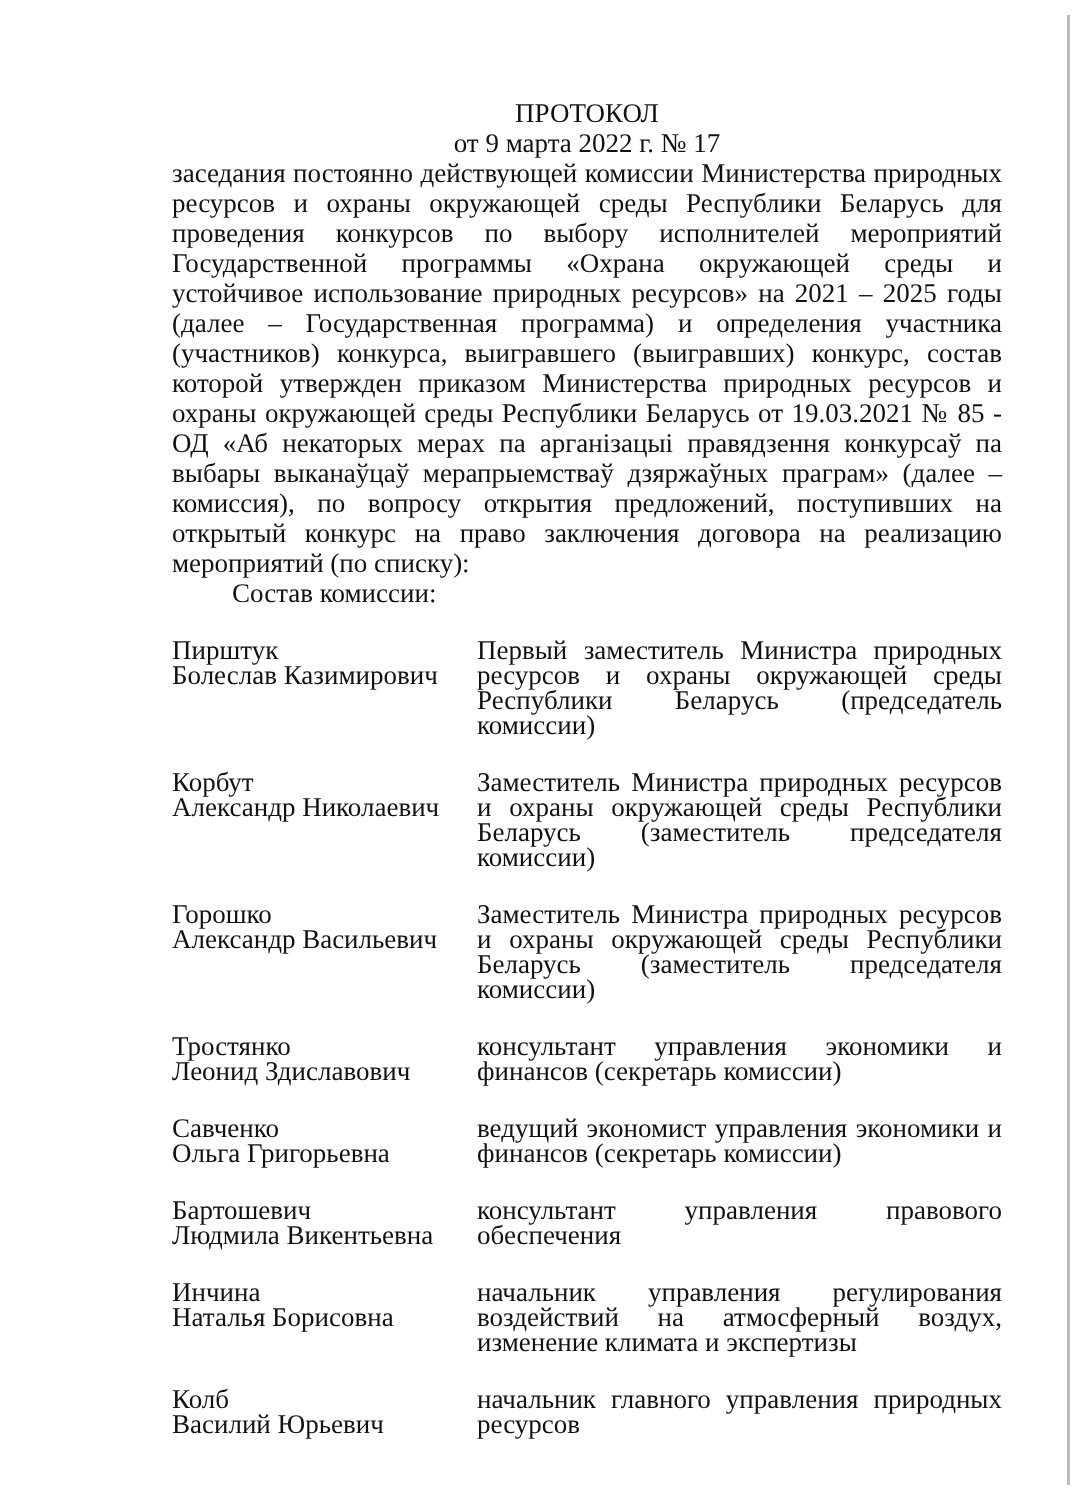ПРОТОКОЛ
от 9 марта 2022 г. № 17
заседания постоянно действующей комиссии Министерства природных ресурсов и охраны окружающей среды Республики Беларусь для проведения конкурсов по выбору исполнителей мероприятий Государственной программы «Охрана окружающей среды и устойчивое использование природных ресурсов» на 2021 – 2025 годы (далее – Государственная программа) и определения участника (участников) конкурса, выигравшего (выигравших) конкурс, состав которой утвержден приказом Министерства природных ресурсов и охраны окружающей среды Республики Беларусь от 19.03.2021 № 85 - ОД «Аб некаторых мерах па арганізацыі правядзення конкурсаў па выбары выканаўцаў мерапрыемстваў дзяржаўных праграм» (далее – комиссия), по вопросу открытия предложений, поступивших на открытый конкурс на право заключения договора на реализацию мероприятий (по списку):
Состав комиссии:
| Пирштук Болеслав Казимирович | Первый заместитель Министра природных ресурсов и охраны окружающей среды Республики Беларусь (председатель комиссии) |
| Корбут Александр Николаевич | Заместитель Министра природных ресурсов и охраны окружающей среды Республики Беларусь (заместитель председателя комиссии) |
| Горошко Александр Васильевич | Заместитель Министра природных ресурсов и охраны окружающей среды Республики Беларусь (заместитель председателя комиссии) |
| Тростянко Леонид Здиславович | консультант управления экономики и финансов (секретарь комиссии) |
| Савченко Ольга Григорьевна | ведущий экономист управления экономики и финансов (секретарь комиссии) |
| Бартошевич Людмила Викентьевна | консультант управления правового обеспечения |
| Инчина Наталья Борисовна | начальник управления регулирования воздействий на атмосферный воздух, изменение климата и экспертизы |
| Колб Василий Юрьевич | начальник главного управления природных ресурсов |